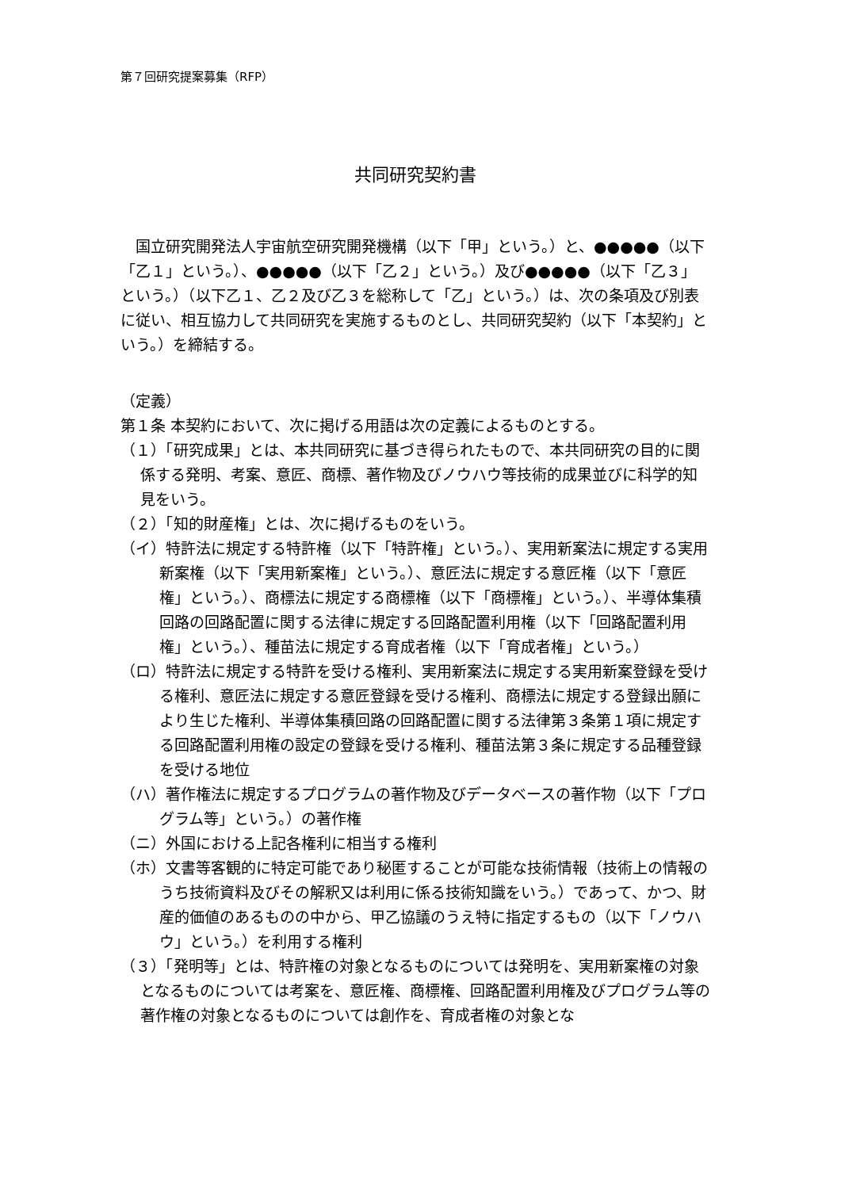第７回研究提案募集（RFP）
共同研究契約書
国立研究開発法人宇宙航空研究開発機構（以下「甲」という。）と、●●●●●（以下「乙１」という。）、●●●●●（以下「乙２」という。）及び●●●●●（以下「乙３」という。）（以下乙１、乙２及び乙３を総称して「乙」という。）は、次の条項及び別表に従い、相互協力して共同研究を実施するものとし、共同研究契約（以下「本契約」という。）を締結する。
（定義）
第１条 本契約において、次に掲げる用語は次の定義によるものとする。
（１）「研究成果」とは、本共同研究に基づき得られたもので、本共同研究の目的に関係する発明、考案、意匠、商標、著作物及びノウハウ等技術的成果並びに科学的知見をいう。
（２）「知的財産権」とは、次に掲げるものをいう。
（イ）特許法に規定する特許権（以下「特許権」という。）、実用新案法に規定する実用新案権（以下「実用新案権」という。）、意匠法に規定する意匠権（以下「意匠権」という。）、商標法に規定する商標権（以下「商標権」という。）、半導体集積回路の回路配置に関する法律に規定する回路配置利用権（以下「回路配置利用権」という。）、種苗法に規定する育成者権（以下「育成者権」という。）
（ロ）特許法に規定する特許を受ける権利、実用新案法に規定する実用新案登録を受ける権利、意匠法に規定する意匠登録を受ける権利、商標法に規定する登録出願により生じた権利、半導体集積回路の回路配置に関する法律第３条第１項に規定する回路配置利用権の設定の登録を受ける権利、種苗法第３条に規定する品種登録を受ける地位
（ハ）著作権法に規定するプログラムの著作物及びデータベースの著作物（以下「プログラム等」という。）の著作権
（ニ）外国における上記各権利に相当する権利
（ホ）文書等客観的に特定可能であり秘匿することが可能な技術情報（技術上の情報のうち技術資料及びその解釈又は利用に係る技術知識をいう。）であって、かつ、財産的価値のあるものの中から、甲乙協議のうえ特に指定するもの（以下「ノウハウ」という。）を利用する権利
（３）「発明等」とは、特許権の対象となるものについては発明を、実用新案権の対象となるものについては考案を、意匠権、商標権、回路配置利用権及びプログラム等の著作権の対象となるものについては創作を、育成者権の対象とな